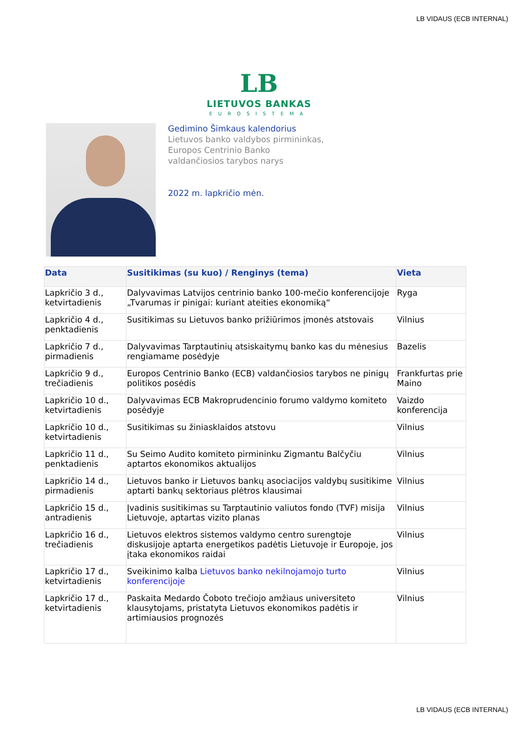LB VIDAUS (ECB INTERNAL)
LB
LIETUVOS BANKAS
EUROSISTEMA
Gedimino Šimkaus kalendorius
Lietuvos banko valdybos pirmininkas,
Europos Centrinio Banko
valdančiosios tarybos narys
2022 m. lapkričio mėn.
| Data | Susitikimas (su kuo) / Renginys (tema) | Vieta |
| --- | --- | --- |
| Lapkričio 3 d., ketvirtadienis | Dalyvavimas Latvijos centrinio banko 100-mečio konferencijoje „Tvarumas ir pinigai: kuriant ateities ekonomiką“ | Ryga |
| Lapkričio 4 d., penktadienis | Susitikimas su Lietuvos banko prižiūrimos įmonės atstovais | Vilnius |
| Lapkričio 7 d., pirmadienis | Dalyvavimas Tarptautinių atsiskaitymų banko kas du mėnesius rengiamame posėdyje | Bazelis |
| Lapkričio 9 d., trečiadienis | Europos Centrinio Banko (ECB) valdančiosios tarybos ne pinigų politikos posėdis | Frankfurtas prie Maino |
| Lapkričio 10 d., ketvirtadienis | Dalyvavimas ECB Makroprudencinio forumo valdymo komiteto posėdyje | Vaizdo konferencija |
| Lapkričio 10 d., ketvirtadienis | Susitikimas su žiniasklaidos atstovu | Vilnius |
| Lapkričio 11 d., penktadienis | Su Seimo Audito komiteto pirmininku Zigmantu Balčyčiu aptartos ekonomikos aktualijos | Vilnius |
| Lapkričio 14 d., pirmadienis | Lietuvos banko ir Lietuvos bankų asociacijos valdybų susitikime aptarti bankų sektoriaus plėtros klausimai | Vilnius |
| Lapkričio 15 d., antradienis | Įvadinis susitikimas su Tarptautinio valiutos fondo (TVF) misija Lietuvoje, aptartas vizito planas | Vilnius |
| Lapkričio 16 d., trečiadienis | Lietuvos elektros sistemos valdymo centro surengtoje diskusijoje aptarta energetikos padėtis Lietuvoje ir Europoje, jos įtaka ekonomikos raidai | Vilnius |
| Lapkričio 17 d., ketvirtadienis | Sveikinimo kalba Lietuvos banko nekilnojamojo turto konferencijoje | Vilnius |
| Lapkričio 17 d., ketvirtadienis | Paskaita Medardo Čoboto trečiojo amžiaus universiteto klausytojams, pristatyta Lietuvos ekonomikos padėtis ir artimiausios prognozės | Vilnius |
LB VIDAUS (ECB INTERNAL)